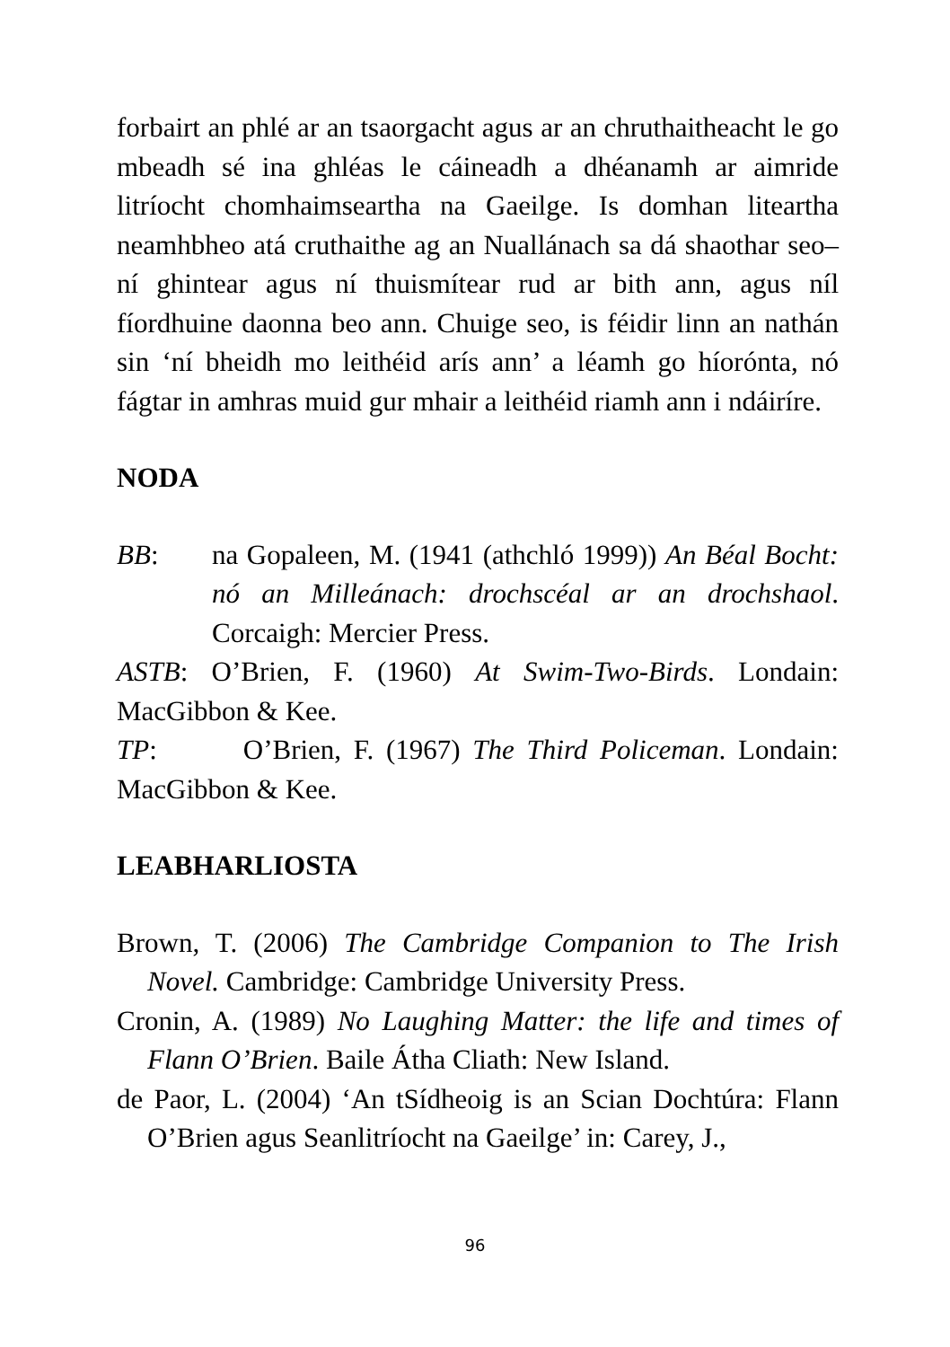forbairt an phlé ar an tsaorgacht agus ar an chruthaitheacht le go mbeadh sé ina ghléas le cáineadh a dhéanamh ar aimride litríocht chomhaimseartha na Gaeilge. Is domhan liteartha neamhbheo atá cruthaithe ag an Nuallánach sa dá shaothar seo– ní ghintear agus ní thuismítear rud ar bith ann, agus níl fíordhuine daonna beo ann. Chuige seo, is féidir linn an nathán sin ‘ní bheidh mo leithéid arís ann’ a léamh go híorónta, nó fágtar in amhras muid gur mhair a leithéid riamh ann i ndáiríre.
NODA
BB: na Gopaleen, M. (1941 (athchló 1999)) An Béal Bocht: nó an Milleánach: drochscéal ar an drochshaol. Corcaigh: Mercier Press.
ASTB: O’Brien, F. (1960) At Swim-Two-Birds. Londain: MacGibbon & Kee.
TP: O’Brien, F. (1967) The Third Policeman. Londain: MacGibbon & Kee.
LEABHARLIOSTA
Brown, T. (2006) The Cambridge Companion to The Irish Novel. Cambridge: Cambridge University Press.
Cronin, A. (1989) No Laughing Matter: the life and times of Flann O’Brien. Baile Átha Cliath: New Island.
de Paor, L. (2004) ‘An tSídheoig is an Scian Dochtúra: Flann O’Brien agus Seanlitríocht na Gaeilge’ in: Carey, J.,
96